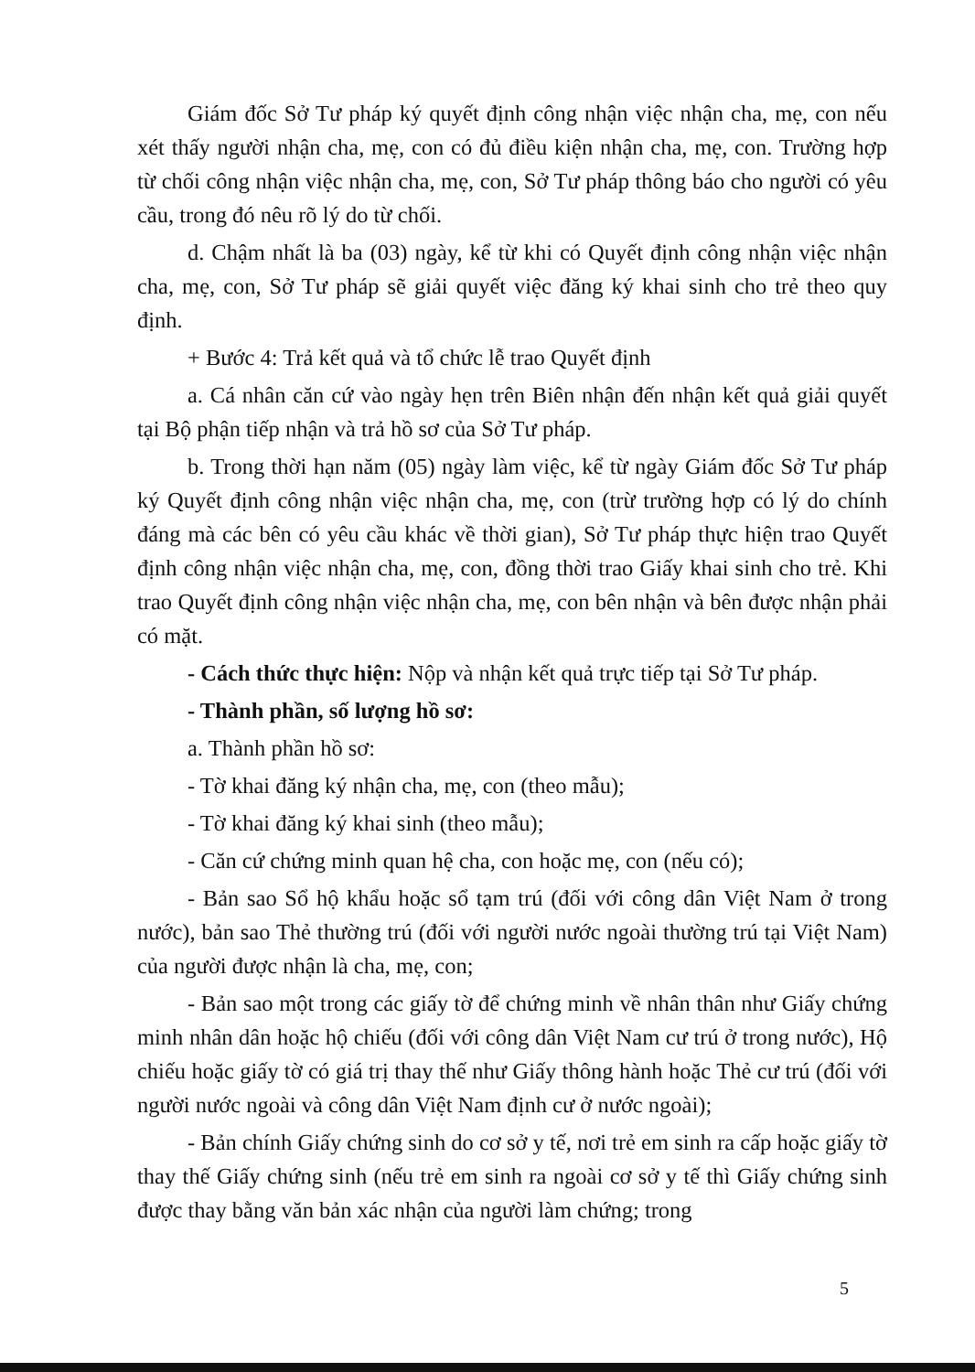Giám đốc Sở Tư pháp ký quyết định công nhận việc nhận cha, mẹ, con nếu xét thấy người nhận cha, mẹ, con có đủ điều kiện nhận cha, mẹ, con. Trường hợp từ chối công nhận việc nhận cha, mẹ, con, Sở Tư pháp thông báo cho người có yêu cầu, trong đó nêu rõ lý do từ chối.
d. Chậm nhất là ba (03) ngày, kể từ khi có Quyết định công nhận việc nhận cha, mẹ, con, Sở Tư pháp sẽ giải quyết việc đăng ký khai sinh cho trẻ theo quy định.
+ Bước 4: Trả kết quả và tổ chức lễ trao Quyết định
a. Cá nhân căn cứ vào ngày hẹn trên Biên nhận đến nhận kết quả giải quyết tại Bộ phận tiếp nhận và trả hồ sơ của Sở Tư pháp.
b. Trong thời hạn năm (05) ngày làm việc, kể từ ngày Giám đốc Sở Tư pháp ký Quyết định công nhận việc nhận cha, mẹ, con (trừ trường hợp có lý do chính đáng mà các bên có yêu cầu khác về thời gian), Sở Tư pháp thực hiện trao Quyết định công nhận việc nhận cha, mẹ, con, đồng thời trao Giấy khai sinh cho trẻ. Khi trao Quyết định công nhận việc nhận cha, mẹ, con bên nhận và bên được nhận phải có mặt.
- Cách thức thực hiện: Nộp và nhận kết quả trực tiếp tại Sở Tư pháp.
- Thành phần, số lượng hồ sơ:
a. Thành phần hồ sơ:
- Tờ khai đăng ký nhận cha, mẹ, con (theo mẫu);
- Tờ khai đăng ký khai sinh (theo mẫu);
- Căn cứ chứng minh quan hệ cha, con hoặc mẹ, con (nếu có);
- Bản sao Sổ hộ khẩu hoặc sổ tạm trú (đối với công dân Việt Nam ở trong nước), bản sao Thẻ thường trú (đối với người nước ngoài thường trú tại Việt Nam) của người được nhận là cha, mẹ, con;
- Bản sao một trong các giấy tờ để chứng minh về nhân thân như Giấy chứng minh nhân dân hoặc hộ chiếu (đối với công dân Việt Nam cư trú ở trong nước), Hộ chiếu hoặc giấy tờ có giá trị thay thế như Giấy thông hành hoặc Thẻ cư trú (đối với người nước ngoài và công dân Việt Nam định cư ở nước ngoài);
- Bản chính Giấy chứng sinh do cơ sở y tế, nơi trẻ em sinh ra cấp hoặc giấy tờ thay thế Giấy chứng sinh (nếu trẻ em sinh ra ngoài cơ sở y tế thì Giấy chứng sinh được thay bằng văn bản xác nhận của người làm chứng; trong
5